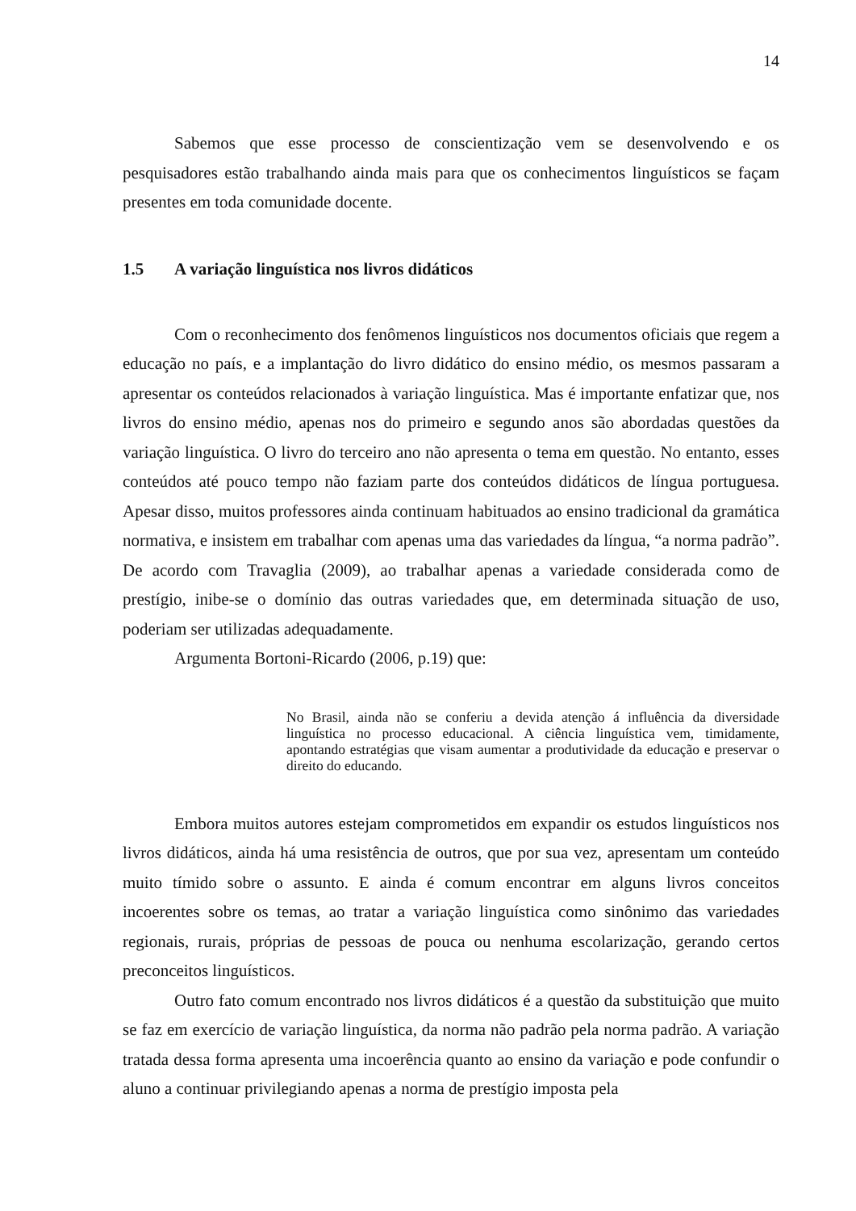14
Sabemos que esse processo de conscientização vem se desenvolvendo e os pesquisadores estão trabalhando ainda mais para que os conhecimentos linguísticos se façam presentes em toda comunidade docente.
1.5 A variação linguística nos livros didáticos
Com o reconhecimento dos fenômenos linguísticos nos documentos oficiais que regem a educação no país, e a implantação do livro didático do ensino médio, os mesmos passaram a apresentar os conteúdos relacionados à variação linguística. Mas é importante enfatizar que, nos livros do ensino médio, apenas nos do primeiro e segundo anos são abordadas questões da variação linguística. O livro do terceiro ano não apresenta o tema em questão. No entanto, esses conteúdos até pouco tempo não faziam parte dos conteúdos didáticos de língua portuguesa. Apesar disso, muitos professores ainda continuam habituados ao ensino tradicional da gramática normativa, e insistem em trabalhar com apenas uma das variedades da língua, “a norma padrão”. De acordo com Travaglia (2009), ao trabalhar apenas a variedade considerada como de prestígio, inibe-se o domínio das outras variedades que, em determinada situação de uso, poderiam ser utilizadas adequadamente.
Argumenta Bortoni-Ricardo (2006, p.19) que:
No Brasil, ainda não se conferiu a devida atenção á influência da diversidade linguística no processo educacional. A ciência linguística vem, timidamente, apontando estratégias que visam aumentar a produtividade da educação e preservar o direito do educando.
Embora muitos autores estejam comprometidos em expandir os estudos linguísticos nos livros didáticos, ainda há uma resistência de outros, que por sua vez, apresentam um conteúdo muito tímido sobre o assunto. E ainda é comum encontrar em alguns livros conceitos incoerentes sobre os temas, ao tratar a variação linguística como sinônimo das variedades regionais, rurais, próprias de pessoas de pouca ou nenhuma escolarização, gerando certos preconceitos linguísticos.
Outro fato comum encontrado nos livros didáticos é a questão da substituição que muito se faz em exercício de variação linguística, da norma não padrão pela norma padrão. A variação tratada dessa forma apresenta uma incoerência quanto ao ensino da variação e pode confundir o aluno a continuar privilegiando apenas a norma de prestígio imposta pela